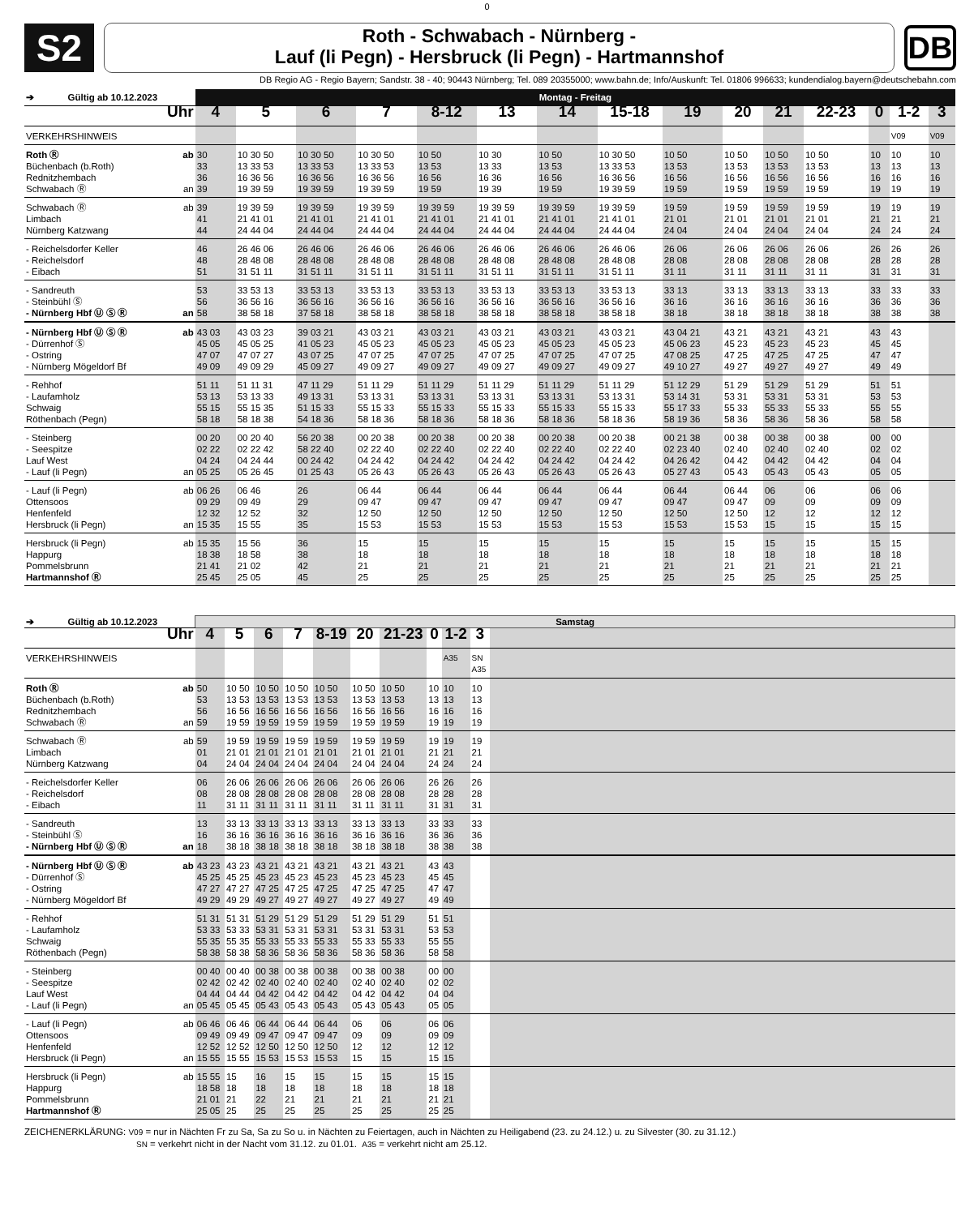0
S2
Roth - Schwabach - Nürnberg -
Lauf (li Pegn) - Hersbruck (li Pegn) - Hartmannshof
DB
DB Regio AG - Regio Bayern; Sandstr. 38 - 40; 90443 Nürnberg; Tel. 089 20355000; www.bahn.de; Info/Auskunft: Tel. 01806 996633; kundendialog.bayern@deutschebahn.com
| ➔ Gültig ab 10.12.2023 | | Montag - Freitag | | | | | | | | | | | | | | |
| | Uhr | 4 | 5 | 6 | 7 | 8-12 | 13 | 14 | 15-18 | 19 | 20 | 21 | 22-23 | 0 | 1-2 | 3 |
| VERKEHRSHINWEIS | | | | | | | | | | | | | | | V09 | V09 |
| Roth Ⓡ Büchenbach (b.Roth) Rednitzhembach Schwabach Ⓡ | ab an | 30 33 36 39 | 10 30 50 13 33 53 16 36 56 19 39 59 | 10 30 50 13 33 53 16 36 56 19 39 59 | 10 30 50 13 33 53 16 36 56 19 39 59 | 10 50 13 53 16 56 19 59 | 10 30 13 33 16 36 19 39 | 10 50 13 53 16 56 19 59 | 10 30 50 13 33 53 16 36 56 19 39 59 | 10 50 13 53 16 56 19 59 | 10 50 13 53 16 56 19 59 | 10 50 13 53 16 56 19 59 | 10 50 13 53 16 56 19 59 | 10 13 16 19 | 10 13 16 19 | 10 13 16 19 |
| Schwabach Ⓡ Limbach Nürnberg Katzwang | ab | 39 41 44 | 19 39 59 21 41 01 24 44 04 | 19 39 59 21 41 01 24 44 04 | 19 39 59 21 41 01 24 44 04 | 19 39 59 21 41 01 24 44 04 | 19 39 59 21 41 01 24 44 04 | 19 39 59 21 41 01 24 44 04 | 19 39 59 21 41 01 24 44 04 | 19 59 21 01 24 04 | 19 59 21 01 24 04 | 19 59 21 01 24 04 | 19 59 21 01 24 04 | 19 21 24 | 19 21 24 | 19 21 24 |
| - Reichelsdorfer Keller - Reichelsdorf - Eibach | | 46 48 51 | 26 46 06 28 48 08 31 51 11 | 26 46 06 28 48 08 31 51 11 | 26 46 06 28 48 08 31 51 11 | 26 46 06 28 48 08 31 51 11 | 26 46 06 28 48 08 31 51 11 | 26 46 06 28 48 08 31 51 11 | 26 46 06 28 48 08 31 51 11 | 26 06 28 08 31 11 | 26 06 28 08 31 11 | 26 06 28 08 31 11 | 26 06 28 08 31 11 | 26 28 31 | 26 28 31 | 26 28 31 |
| - Sandreuth - Steinbühl Ⓢ - Nürnberg Hbf Ⓤ Ⓢ Ⓡ | an | 53 56 58 | 33 53 13 36 56 16 38 58 18 | 33 53 13 36 56 16 37 58 18 | 33 53 13 36 56 16 38 58 18 | 33 53 13 36 56 16 38 58 18 | 33 53 13 36 56 16 38 58 18 | 33 53 13 36 56 16 38 58 18 | 33 53 13 36 56 16 38 58 18 | 33 13 36 16 38 18 | 33 13 36 16 38 18 | 33 13 36 16 38 18 | 33 13 36 16 38 18 | 33 36 38 | 33 36 38 | 33 36 38 |
| - Nürnberg Hbf Ⓤ Ⓢ Ⓡ - Dürrenhof Ⓢ - Ostring - Nürnberg Mögeldorf Bf | ab | 43 03 45 05 47 07 49 09 | 43 03 23 45 05 25 47 07 27 49 09 29 | 39 03 21 41 05 23 43 07 25 45 09 27 | 43 03 21 45 05 23 47 07 25 49 09 27 | 43 03 21 45 05 23 47 07 25 49 09 27 | 43 03 21 45 05 23 47 07 25 49 09 27 | 43 03 21 45 05 23 47 07 25 49 09 27 | 43 03 21 45 05 23 47 07 25 49 09 27 | 43 04 21 45 06 23 47 08 25 49 10 27 | 43 21 45 23 47 25 49 27 | 43 21 45 23 47 25 49 27 | 43 21 45 23 47 25 49 27 | 43 45 47 49 | 43 45 47 49 | |
| - Rehhof - Laufamholz Schwaig Röthenbach (Pegn) | | 51 11 53 13 55 15 58 18 | 51 11 31 53 13 33 55 15 35 58 18 38 | 47 11 29 49 13 31 51 15 33 54 18 36 | 51 11 29 53 13 31 55 15 33 58 18 36 | 51 11 29 53 13 31 55 15 33 58 18 36 | 51 11 29 53 13 31 55 15 33 58 18 36 | 51 11 29 53 13 31 55 15 33 58 18 36 | 51 11 29 53 13 31 55 15 33 58 18 36 | 51 12 29 53 14 31 55 17 33 58 19 36 | 51 29 53 31 55 33 58 36 | 51 29 53 31 55 33 58 36 | 51 29 53 31 55 33 58 36 | 51 53 55 58 | 51 53 55 58 | |
| - Steinberg - Seespitze Lauf West - Lauf (li Pegn) | an | 00 20 02 22 04 24 05 25 | 00 20 40 02 22 42 04 24 44 05 26 45 | 56 20 38 58 22 40 00 24 42 01 25 43 | 00 20 38 02 22 40 04 24 42 05 26 43 | 00 20 38 02 22 40 04 24 42 05 26 43 | 00 20 38 02 22 40 04 24 42 05 26 43 | 00 20 38 02 22 40 04 24 42 05 26 43 | 00 20 38 02 22 40 04 24 42 05 26 43 | 00 21 38 02 23 40 04 26 42 05 27 43 | 00 38 02 40 04 42 05 43 | 00 38 02 40 04 42 05 43 | 00 38 02 40 04 42 05 43 | 00 02 04 05 | 00 02 04 05 | |
| - Lauf (li Pegn) Ottensoos Henfenfeld Hersbruck (li Pegn) | ab an | 06 26 09 29 12 32 15 35 | 06 46 09 49 12 52 15 55 | 26 29 32 35 | 06 44 09 47 12 50 15 53 | 06 44 09 47 12 50 15 53 | 06 44 09 47 12 50 15 53 | 06 44 09 47 12 50 15 53 | 06 44 09 47 12 50 15 53 | 06 44 09 47 12 50 15 53 | 06 44 09 47 12 50 15 53 | 06 09 12 15 | 06 09 12 15 | 06 09 12 15 | 06 09 12 15 | |
| Hersbruck (li Pegn) Happurg Pommelsbrunn Hartmannshof Ⓡ | ab | 15 35 18 38 21 41 25 45 | 15 56 18 58 21 02 25 05 | 36 38 42 45 | 15 18 21 25 | 15 18 21 25 | 15 18 21 25 | 15 18 21 25 | 15 18 21 25 | 15 18 21 25 | 15 18 21 25 | 15 18 21 25 | 15 18 21 25 | 15 18 21 25 | 15 18 21 25 | |
| ➔ Gültig ab 10.12.2023 | | Samstag | | | | | | | | | | |
| | Uhr | 4 | 5 | 6 | 7 | 8-19 | 20 | 21-23 | 0 | 1-2 | 3 | |
| VERKEHRSHINWEIS | | | | | | | | | | A35 | SN A35 | |
| Roth Ⓡ Büchenbach (b.Roth) Rednitzhembach Schwabach Ⓡ | ab an | 50 53 56 59 | 10 50 13 53 16 56 19 59 | 10 50 13 53 16 56 19 59 | 10 50 13 53 16 56 19 59 | 10 50 13 53 16 56 19 59 | 10 50 13 53 16 56 19 59 | 10 50 13 53 16 56 19 59 | 10 13 16 19 | 10 13 16 19 | 10 13 16 19 | |
| Schwabach Ⓡ Limbach Nürnberg Katzwang | ab | 59 01 04 | 19 59 21 01 24 04 | 19 59 21 01 24 04 | 19 59 21 01 24 04 | 19 59 21 01 24 04 | 19 59 21 01 24 04 | 19 59 21 01 24 04 | 19 21 24 | 19 21 24 | 19 21 24 | |
| - Reichelsdorfer Keller - Reichelsdorf - Eibach | | 06 08 11 | 26 06 28 08 31 11 | 26 06 28 08 31 11 | 26 06 28 08 31 11 | 26 06 28 08 31 11 | 26 06 28 08 31 11 | 26 06 28 08 31 11 | 26 28 31 | 26 28 31 | 26 28 31 | |
| - Sandreuth - Steinbühl Ⓢ - Nürnberg Hbf Ⓤ Ⓢ Ⓡ | an | 13 16 18 | 33 13 36 16 38 18 | 33 13 36 16 38 18 | 33 13 36 16 38 18 | 33 13 36 16 38 18 | 33 13 36 16 38 18 | 33 13 36 16 38 18 | 33 36 38 | 33 36 38 | 33 36 38 | |
| - Nürnberg Hbf Ⓤ Ⓢ Ⓡ - Dürrenhof Ⓢ - Ostring - Nürnberg Mögeldorf Bf | ab | 43 23 45 25 47 27 49 29 | 43 23 45 25 47 27 49 29 | 43 21 45 23 47 25 49 27 | 43 21 45 23 47 25 49 27 | 43 21 45 23 47 25 49 27 | 43 21 45 23 47 25 49 27 | 43 21 45 23 47 25 49 27 | 43 45 47 49 | 43 45 47 49 | | |
| - Rehhof - Laufamholz Schwaig Röthenbach (Pegn) | | 51 31 53 33 55 35 58 38 | 51 31 53 33 55 35 58 38 | 51 29 53 31 55 33 58 36 | 51 29 53 31 55 33 58 36 | 51 29 53 31 55 33 58 36 | 51 29 53 31 55 33 58 36 | 51 29 53 31 55 33 58 36 | 51 53 55 58 | 51 53 55 58 | | |
| - Steinberg - Seespitze Lauf West - Lauf (li Pegn) | an | 00 40 02 42 04 44 05 45 | 00 40 02 42 04 44 05 45 | 00 38 02 40 04 42 05 43 | 00 38 02 40 04 42 05 43 | 00 38 02 40 04 42 05 43 | 00 38 02 40 04 42 05 43 | 00 38 02 40 04 42 05 43 | 00 02 04 05 | 00 02 04 05 | | |
| - Lauf (li Pegn) Ottensoos Henfenfeld Hersbruck (li Pegn) | ab an | 06 46 09 49 12 52 15 55 | 06 46 09 49 12 52 15 55 | 06 44 09 47 12 50 15 53 | 06 44 09 47 12 50 15 53 | 06 44 09 47 12 50 15 53 | 06 09 12 15 | 06 09 12 15 | 06 09 12 15 | 06 09 12 15 | | |
| Hersbruck (li Pegn) Happurg Pommelsbrunn Hartmannshof Ⓡ | ab | 15 55 18 58 21 01 25 05 | 15 18 21 25 | 16 18 22 25 | 15 18 21 25 | 15 18 21 25 | 15 18 21 25 | 15 18 21 25 | 15 18 21 25 | 15 18 21 25 | | |
ZEICHENERKLÄRUNG: V09 = nur in Nächten Fr zu Sa, Sa zu So u. in Nächten zu Feiertagen, auch in Nächten zu Heiligabend (23. zu 24.12.) u. zu Silvester (30. zu 31.12.)
SN = verkehrt nicht in der Nacht vom 31.12. zu 01.01. A35 = verkehrt nicht am 25.12.